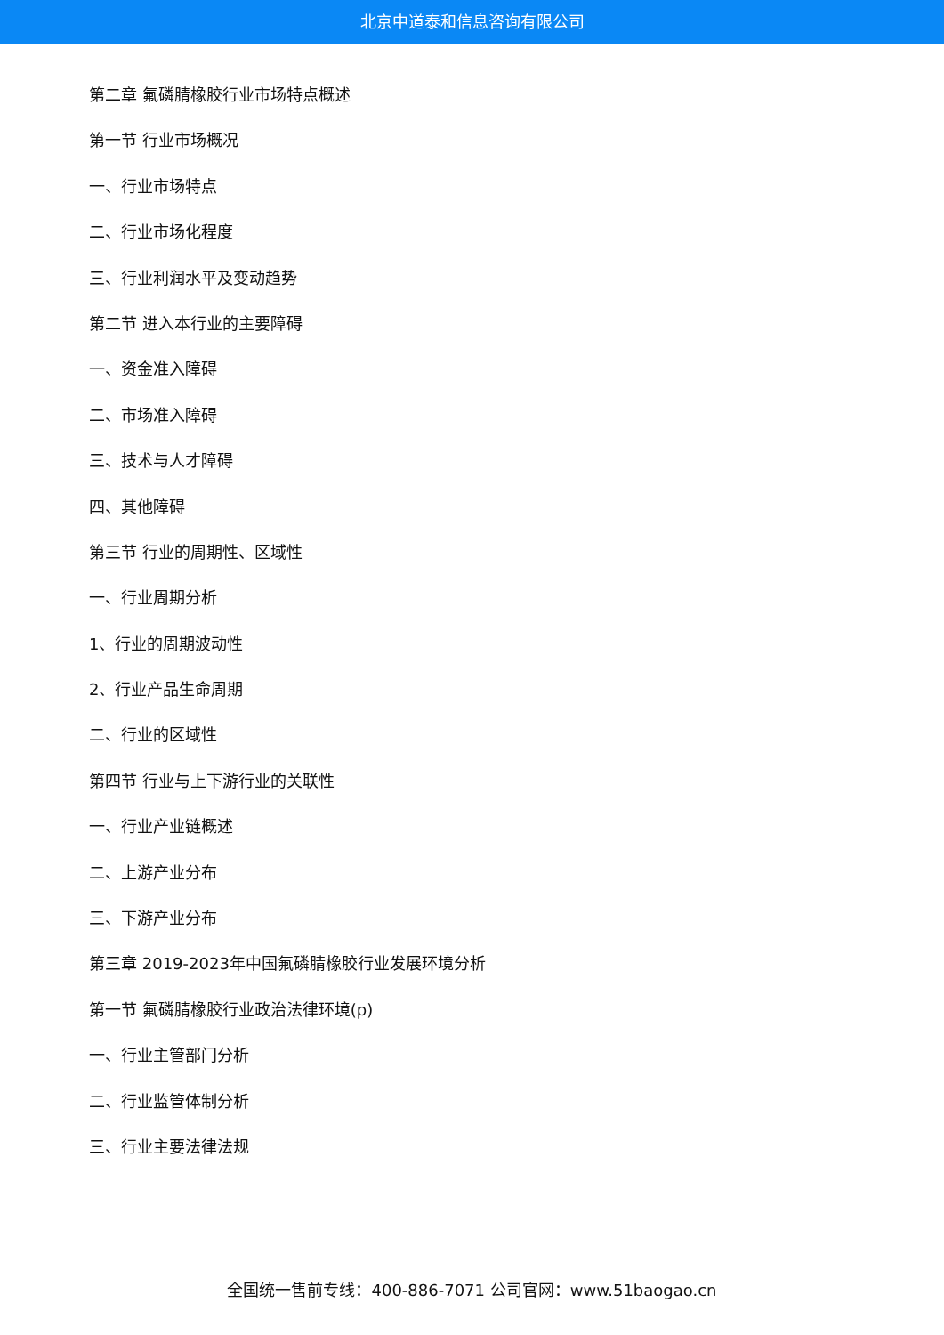北京中道泰和信息咨询有限公司
第二章 氟磷腈橡胶行业市场特点概述
第一节 行业市场概况
一、行业市场特点
二、行业市场化程度
三、行业利润水平及变动趋势
第二节 进入本行业的主要障碍
一、资金准入障碍
二、市场准入障碍
三、技术与人才障碍
四、其他障碍
第三节 行业的周期性、区域性
一、行业周期分析
1、行业的周期波动性
2、行业产品生命周期
二、行业的区域性
第四节 行业与上下游行业的关联性
一、行业产业链概述
二、上游产业分布
三、下游产业分布
第三章 2019-2023年中国氟磷腈橡胶行业发展环境分析
第一节 氟磷腈橡胶行业政治法律环境(p)
一、行业主管部门分析
二、行业监管体制分析
三、行业主要法律法规
全国统一售前专线：400-886-7071 公司官网：www.51baogao.cn